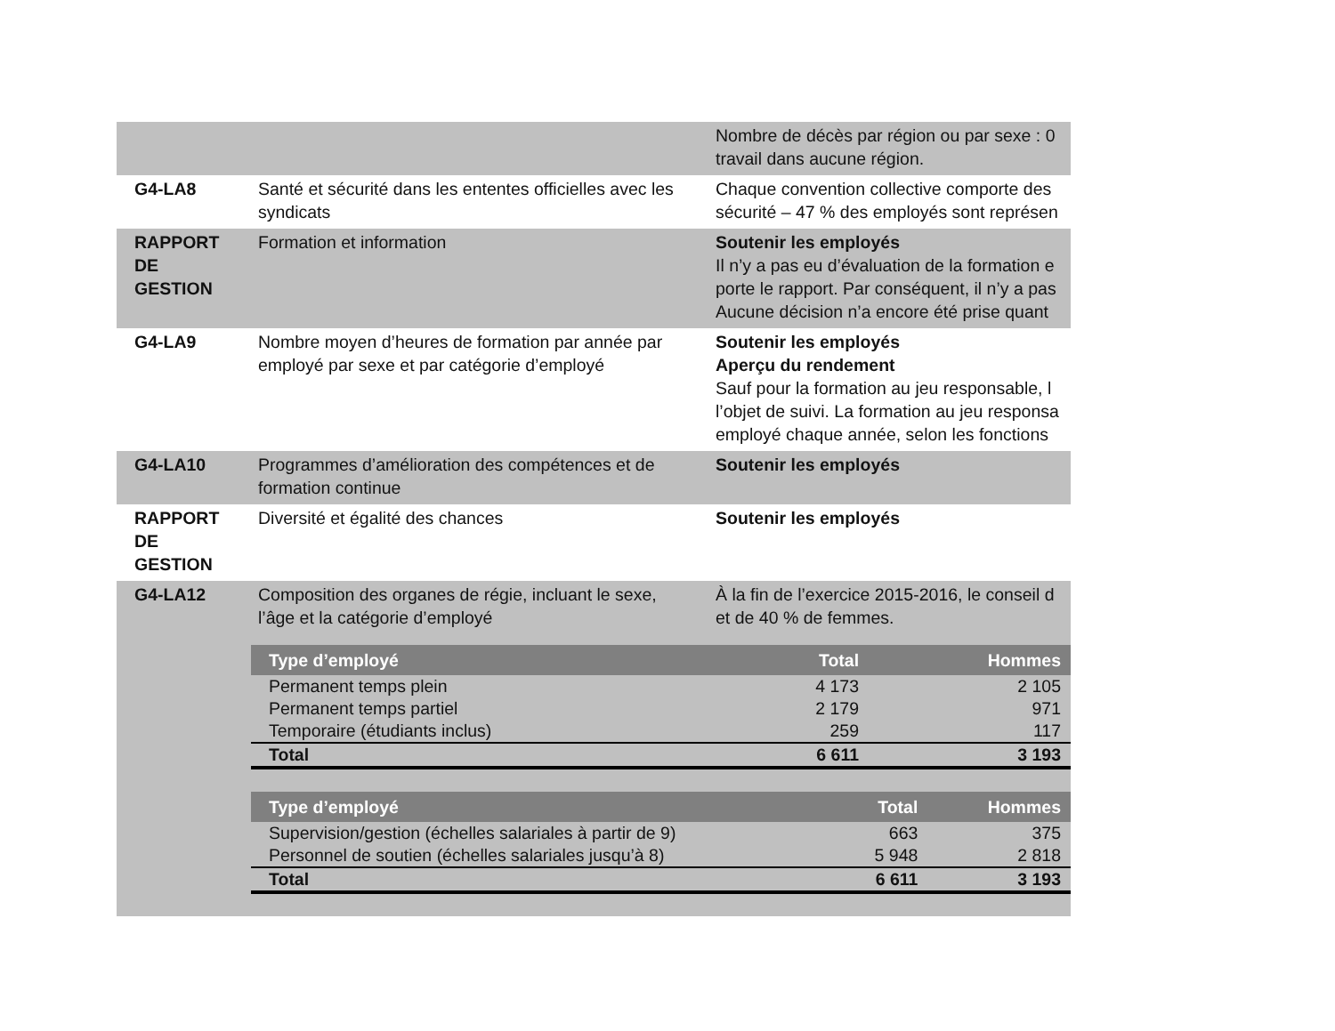| | | Nombre de décès par région ou par sexe : 0 travail dans aucune région. |
| G4-LA8 | Santé et sécurité dans les ententes officielles avec les syndicats | Chaque convention collective comporte des sécurité – 47 % des employés sont représen |
| RAPPORT DE GESTION | Formation et information | Soutenir les employés Il n’y a pas eu d’évaluation de la formation e porte le rapport. Par conséquent, il n’y a pas Aucune décision n’a encore été prise quant |
| G4-LA9 | Nombre moyen d’heures de formation par année par employé par sexe et par catégorie d’employé | Soutenir les employés Aperçu du rendement Sauf pour la formation au jeu responsable, l l’objet de suivi. La formation au jeu responsa employé chaque année, selon les fonctions |
| G4-LA10 | Programmes d’amélioration des compétences et de formation continue | Soutenir les employés |
| RAPPORT DE GESTION | Diversité et égalité des chances | Soutenir les employés |
| G4-LA12 | Composition des organes de régie, incluant le sexe, l’âge et la catégorie d’employé | À la fin de l’exercice 2015-2016, le conseil d et de 40 % de femmes. |
| | / Type d’employé / Total / Hommes / / --- / --- / --- / / Permanent temps plein / 4 173 / 2 105 / / Permanent temps partiel / 2 179 / 971 / / Temporaire (étudiants inclus) / 259 / 117 / / Total / 6 611 / 3 193 / / Type d’employé / Total / Hommes / / --- / --- / --- / / Supervision/gestion (échelles salariales à partir de 9) / 663 / 375 / / Personnel de soutien (échelles salariales jusqu’à 8) / 5 948 / 2 818 / / Total / 6 611 / 3 193 / | |